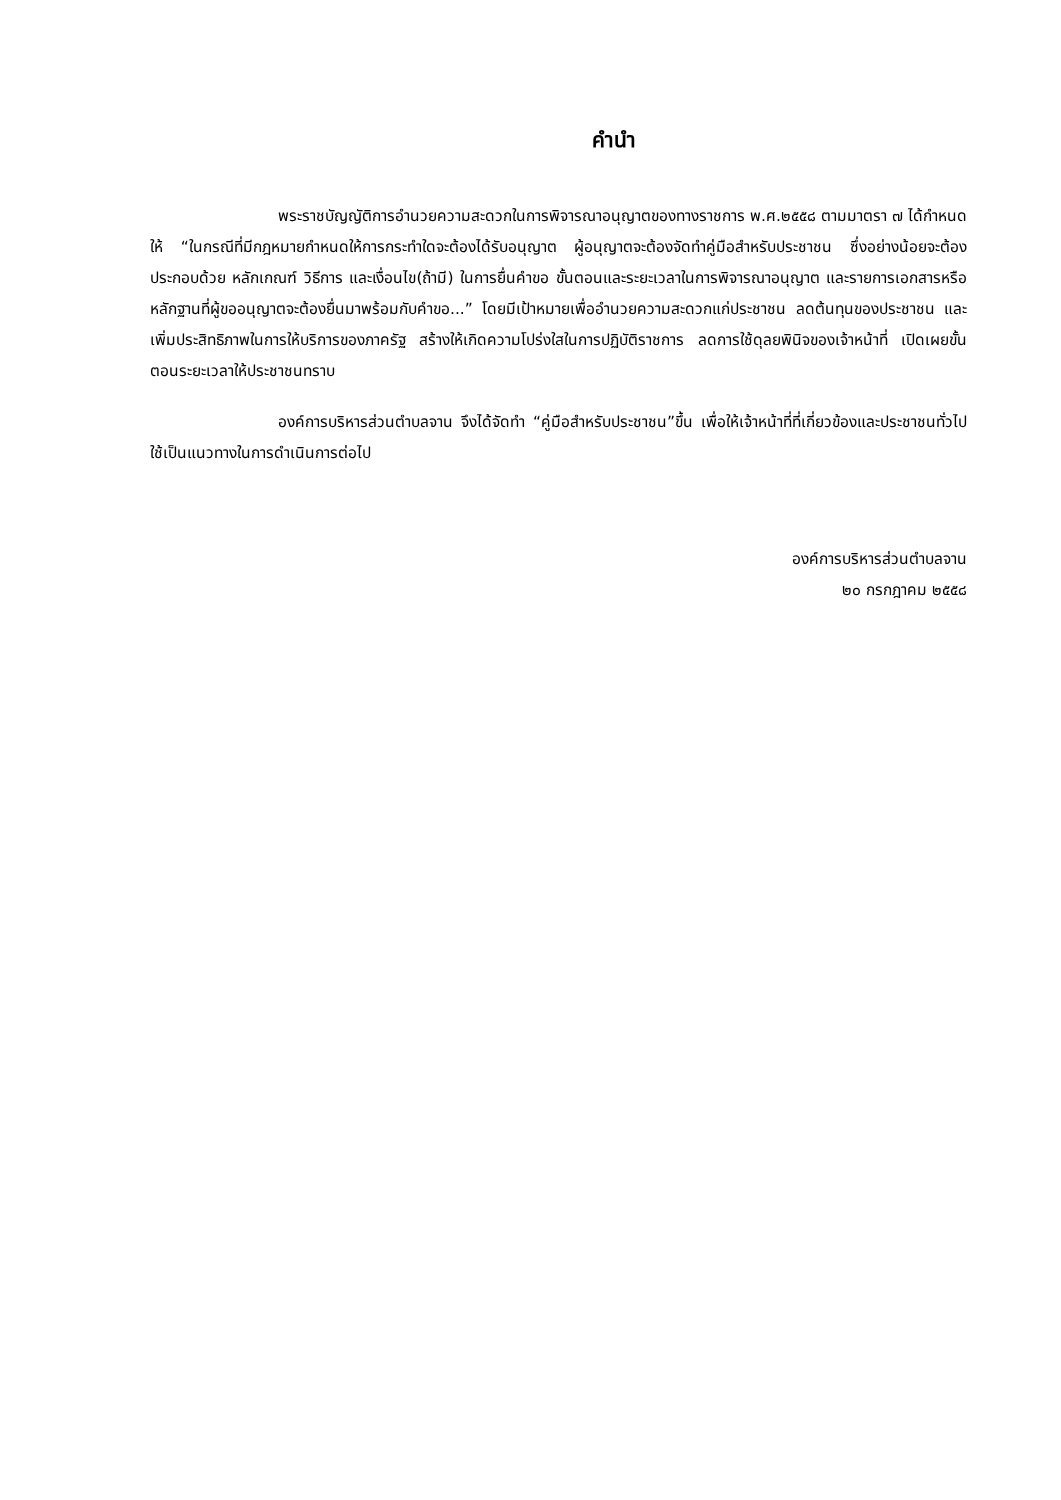คำนำ
พระราชบัญญัติการอำนวยความสะดวกในการพิจารณาอนุญาตของทางราชการ พ.ศ.๒๕๕๘ ตามมาตรา ๗ ได้กำหนดให้ “ในกรณีที่มีกฎหมายกำหนดให้การกระทำใดจะต้องได้รับอนุญาต ผู้อนุญาตจะต้องจัดทำคู่มือสำหรับประชาชน ซึ่งอย่างน้อยจะต้องประกอบด้วย หลักเกณฑ์ วิธีการ และเงื่อนไข(ถ้ามี) ในการยื่นคำขอ ขั้นตอนและระยะเวลาในการพิจารณาอนุญาต และรายการเอกสารหรือหลักฐานที่ผู้ขออนุญาตจะต้องยื่นมาพร้อมกับคำขอ...” โดยมีเป้าหมายเพื่ออำนวยความสะดวกแก่ประชาชน ลดต้นทุนของประชาชน และเพิ่มประสิทธิภาพในการให้บริการของภาครัฐ สร้างให้เกิดความโปร่งใสในการปฏิบัติราชการ ลดการใช้ดุลยพินิจของเจ้าหน้าที่ เปิดเผยขั้นตอนระยะเวลาให้ประชาชนทราบ
องค์การบริหารส่วนตำบลจาน จึงได้จัดทำ “คู่มือสำหรับประชาชน”ขึ้น เพื่อให้เจ้าหน้าที่ที่เกี่ยวข้องและประชาชนทั่วไปใช้เป็นแนวทางในการดำเนินการต่อไป
องค์การบริหารส่วนตำบลจาน
๒๐ กรกฎาคม ๒๕๕๘